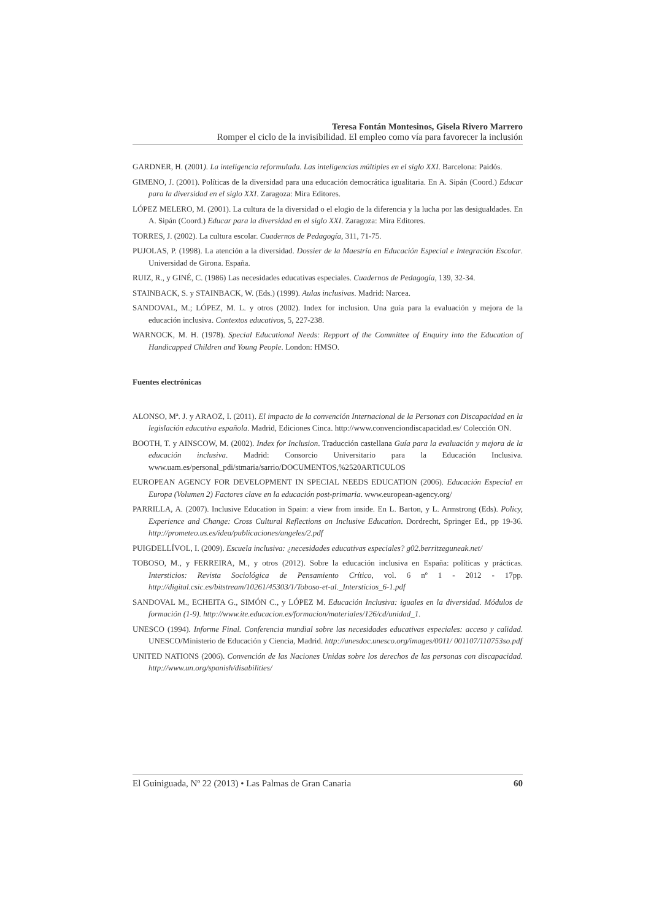Teresa Fontán Montesinos, Gisela Rivero Marrero
Romper el ciclo de la invisibilidad. El empleo como vía para favorecer la inclusión
GARDNER, H. (2001). La inteligencia reformulada. Las inteligencias múltiples en el siglo XXI. Barcelona: Paidós.
GIMENO, J. (2001). Políticas de la diversidad para una educación democrática igualitaria. En A. Sipán (Coord.) Educar para la diversidad en el siglo XXI. Zaragoza: Mira Editores.
LÓPEZ MELERO, M. (2001). La cultura de la diversidad o el elogio de la diferencia y la lucha por las desigualdades. En A. Sipán (Coord.) Educar para la diversidad en el siglo XXI. Zaragoza: Mira Editores.
TORRES, J. (2002). La cultura escolar. Cuadernos de Pedagogía, 311, 71-75.
PUJOLAS, P. (1998). La atención a la diversidad. Dossier de la Maestría en Educación Especial e Integración Escolar. Universidad de Girona. España.
RUIZ, R., y GINÉ, C. (1986) Las necesidades educativas especiales. Cuadernos de Pedagogía, 139, 32-34.
STAINBACK, S. y STAINBACK, W. (Eds.) (1999). Aulas inclusivas. Madrid: Narcea.
SANDOVAL, M.; LÓPEZ, M. L. y otros (2002). Index for inclusion. Una guía para la evaluación y mejora de la educación inclusiva. Contextos educativos, 5, 227-238.
WARNOCK, M. H. (1978). Special Educational Needs: Repport of the Committee of Enquiry into the Education of Handicapped Children and Young People. London: HMSO.
Fuentes electrónicas
ALONSO, Mª. J. y ARAOZ, I. (2011). El impacto de la convención Internacional de la Personas con Discapacidad en la legislación educativa española. Madrid, Ediciones Cinca. http://www.convenciondiscapacidad.es/ Colección ON.
BOOTH, T. y AINSCOW, M. (2002). Index for Inclusion. Traducción castellana Guía para la evaluación y mejora de la educación inclusiva. Madrid: Consorcio Universitario para la Educación Inclusiva. www.uam.es/personal_pdi/stmaria/sarrio/DOCUMENTOS,%2520ARTICULOS
EUROPEAN AGENCY FOR DEVELOPMENT IN SPECIAL NEEDS EDUCATION (2006). Educación Especial en Europa (Volumen 2) Factores clave en la educación post-primaria. www.european-agency.org/
PARRILLA, A. (2007). Inclusive Education in Spain: a view from inside. En L. Barton, y L. Armstrong (Eds). Policy, Experience and Change: Cross Cultural Reflections on Inclusive Education. Dordrecht, Springer Ed., pp 19-36. http://prometeo.us.es/idea/publicaciones/angeles/2.pdf
PUIGDELLÍVOL, I. (2009). Escuela inclusiva: ¿necesidades educativas especiales? g02.berritzeguneak.net/
TOBOSO, M., y FERREIRA, M., y otros (2012). Sobre la educación inclusiva en España: políticas y prácticas. Intersticios: Revista Sociológica de Pensamiento Crítico, vol. 6 nº 1 - 2012 - 17pp. http://digital.csic.es/bitstream/10261/45303/1/Toboso-et-al._Intersticios_6-1.pdf
SANDOVAL M., ECHEITA G., SIMÓN C., y LÓPEZ M. Educación Inclusiva: iguales en la diversidad. Módulos de formación (1-9). http://www.ite.educacion.es/formacion/materiales/126/cd/unidad_1.
UNESCO (1994). Informe Final. Conferencia mundial sobre las necesidades educativas especiales: acceso y calidad. UNESCO/Ministerio de Educación y Ciencia, Madrid. http://unesdoc.unesco.org/images/0011/ 001107/110753so.pdf
UNITED NATIONS (2006). Convención de las Naciones Unidas sobre los derechos de las personas con discapacidad. http://www.un.org/spanish/disabilities/
El Guiniguada, Nº 22 (2013) • Las Palmas de Gran Canaria 60